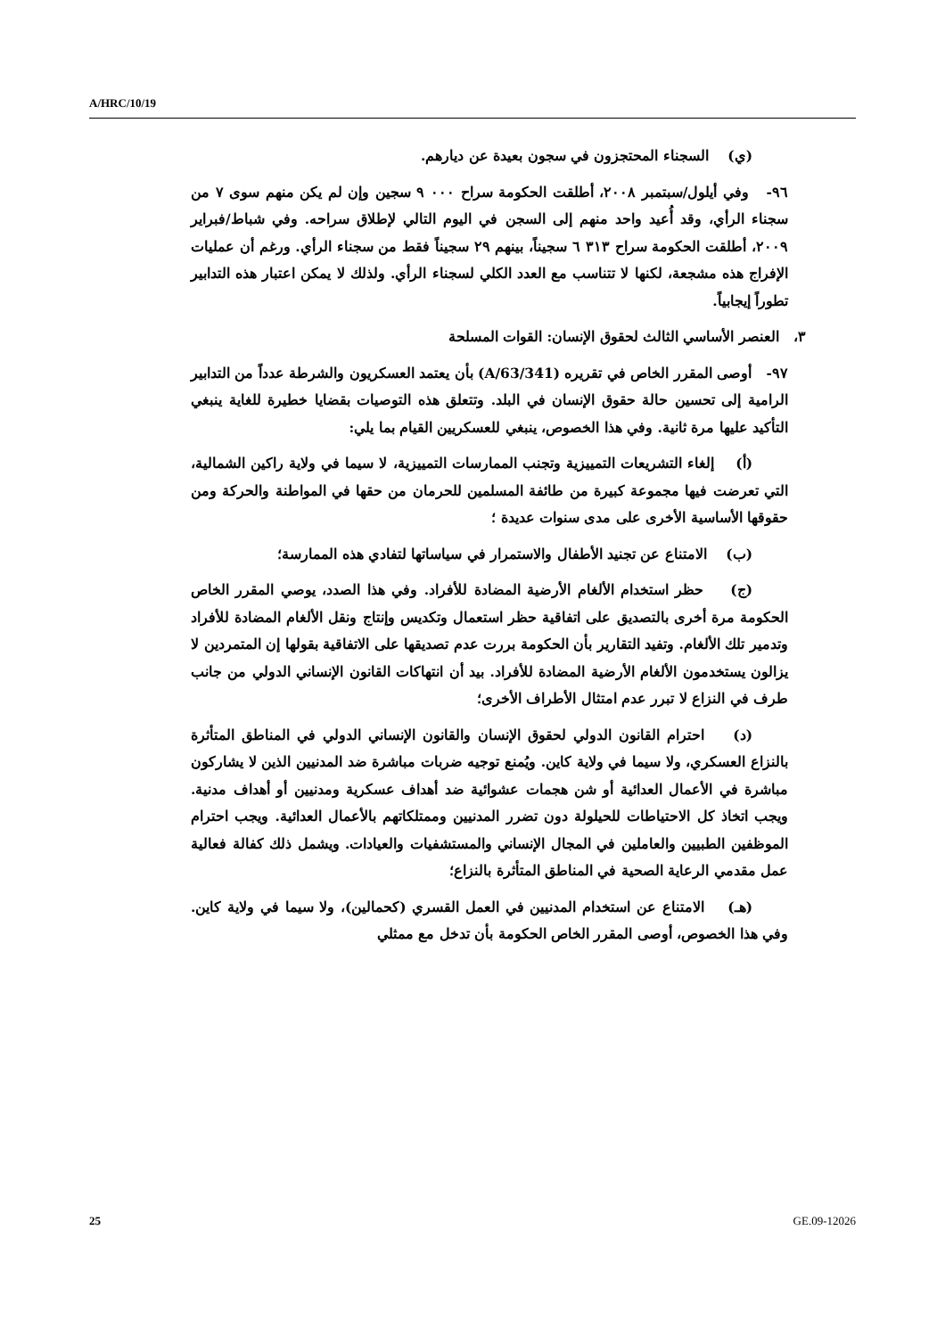A/HRC/10/19
(ي) السجناء المحتجزون في سجون بعيدة عن ديارهم.
٩٦- وفي أيلول/سبتمبر ٢٠٠٨، أطلقت الحكومة سراح ٠٠٠ ٩ سجين وإن لم يكن منهم سوى ٧ من سجناء الرأي، وقد أُعيد واحد منهم إلى السجن في اليوم التالي لإطلاق سراحه. وفي شباط/فبراير ٢٠٠٩، أطلقت الحكومة سراح ٣١٣ ٦ سجيناً، بينهم ٢٩ سجيناً فقط من سجناء الرأي. ورغم أن عمليات الإفراج هذه مشجعة، لكنها لا تتناسب مع العدد الكلي لسجناء الرأي. ولذلك لا يمكن اعتبار هذه التدابير تطوراً إيجابياً.
٣، العنصر الأساسي الثالث لحقوق الإنسان: القوات المسلحة
٩٧- أوصى المقرر الخاص في تقريره (A/63/341) بأن يعتمد العسكريون والشرطة عدداً من التدابير الرامية إلى تحسين حالة حقوق الإنسان في البلد. وتتعلق هذه التوصيات بقضايا خطيرة للغاية ينبغي التأكيد عليها مرة ثانية. وفي هذا الخصوص، ينبغي للعسكريين القيام بما يلي:
(أ) إلغاء التشريعات التمييزية وتجنب الممارسات التمييزية، لا سيما في ولاية راكين الشمالية، التي تعرضت فيها مجموعة كبيرة من طائفة المسلمين للحرمان من حقها في المواطنة والحركة ومن حقوقها الأساسية الأخرى على مدى سنوات عديدة ؛
(ب) الامتناع عن تجنيد الأطفال والاستمرار في سياساتها لتفادي هذه الممارسة؛
(ج) حظر استخدام الألغام الأرضية المضادة للأفراد. وفي هذا الصدد، يوصي المقرر الخاص الحكومة مرة أخرى بالتصديق على اتفاقية حظر استعمال وتكديس وإنتاج ونقل الألغام المضادة للأفراد وتدمير تلك الألغام. وتفيد التقارير بأن الحكومة بررت عدم تصديقها على الاتفاقية بقولها إن المتمردين لا يزالون يستخدمون الألغام الأرضية المضادة للأفراد. بيد أن انتهاكات القانون الإنساني الدولي من جانب طرف في النزاع لا تبرر عدم امتثال الأطراف الأخرى؛
(د) احترام القانون الدولي لحقوق الإنسان والقانون الإنساني الدولي في المناطق المتأثرة بالنزاع العسكري، ولا سيما في ولاية كاين. ويُمنع توجيه ضربات مباشرة ضد المدنيين الذين لا يشاركون مباشرة في الأعمال العدائية أو شن هجمات عشوائية ضد أهداف عسكرية ومدنيين أو أهداف مدنية. ويجب اتخاذ كل الاحتياطات للحيلولة دون تضرر المدنيين وممتلكاتهم بالأعمال العدائية. ويجب احترام الموظفين الطبيين والعاملين في المجال الإنساني والمستشفيات والعيادات. ويشمل ذلك كفالة فعالية عمل مقدمي الرعاية الصحية في المناطق المتأثرة بالنزاع؛
(هـ) الامتناع عن استخدام المدنيين في العمل القسري (كحمالين)، ولا سيما في ولاية كاين. وفي هذا الخصوص، أوصى المقرر الخاص الحكومة بأن تدخل مع ممثلي
25 GE.09-12026